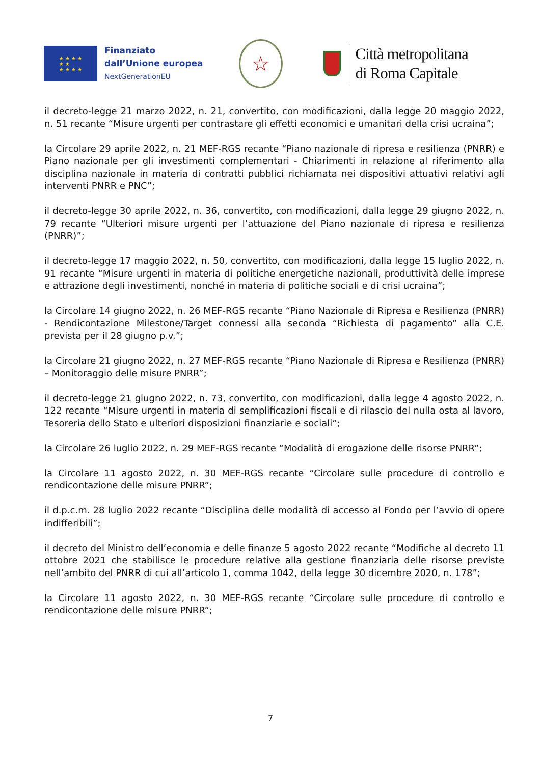★ ★ ★ ★
★ ★
★ ★ ★ ★
Finanziato
dall’Unione europea
NextGenerationEU
☆
Città metropolitana
di Roma Capitale
il decreto-legge 21 marzo 2022, n. 21, convertito, con modificazioni, dalla legge 20 maggio 2022, n. 51 recante “Misure urgenti per contrastare gli effetti economici e umanitari della crisi ucraina”;
la Circolare 29 aprile 2022, n. 21 MEF-RGS recante “Piano nazionale di ripresa e resilienza (PNRR) e Piano nazionale per gli investimenti complementari - Chiarimenti in relazione al riferimento alla disciplina nazionale in materia di contratti pubblici richiamata nei dispositivi attuativi relativi agli interventi PNRR e PNC”;
il decreto-legge 30 aprile 2022, n. 36, convertito, con modificazioni, dalla legge 29 giugno 2022, n. 79 recante “Ulteriori misure urgenti per l’attuazione del Piano nazionale di ripresa e resilienza (PNRR)”;
il decreto-legge 17 maggio 2022, n. 50, convertito, con modificazioni, dalla legge 15 luglio 2022, n. 91 recante “Misure urgenti in materia di politiche energetiche nazionali, produttività delle imprese e attrazione degli investimenti, nonché in materia di politiche sociali e di crisi ucraina”;
la Circolare 14 giugno 2022, n. 26 MEF-RGS recante “Piano Nazionale di Ripresa e Resilienza (PNRR) - Rendicontazione Milestone/Target connessi alla seconda “Richiesta di pagamento” alla C.E. prevista per il 28 giugno p.v.”;
la Circolare 21 giugno 2022, n. 27 MEF-RGS recante “Piano Nazionale di Ripresa e Resilienza (PNRR) – Monitoraggio delle misure PNRR”;
il decreto-legge 21 giugno 2022, n. 73, convertito, con modificazioni, dalla legge 4 agosto 2022, n. 122 recante “Misure urgenti in materia di semplificazioni fiscali e di rilascio del nulla osta al lavoro, Tesoreria dello Stato e ulteriori disposizioni finanziarie e sociali”;
la Circolare 26 luglio 2022, n. 29 MEF-RGS recante “Modalità di erogazione delle risorse PNRR”;
la Circolare 11 agosto 2022, n. 30 MEF-RGS recante “Circolare sulle procedure di controllo e rendicontazione delle misure PNRR”;
il d.p.c.m. 28 luglio 2022 recante “Disciplina delle modalità di accesso al Fondo per l’avvio di opere indifferibili”;
il decreto del Ministro dell’economia e delle finanze 5 agosto 2022 recante “Modifiche al decreto 11 ottobre 2021 che stabilisce le procedure relative alla gestione finanziaria delle risorse previste nell’ambito del PNRR di cui all’articolo 1, comma 1042, della legge 30 dicembre 2020, n. 178”;
la Circolare 11 agosto 2022, n. 30 MEF-RGS recante “Circolare sulle procedure di controllo e rendicontazione delle misure PNRR”;
7